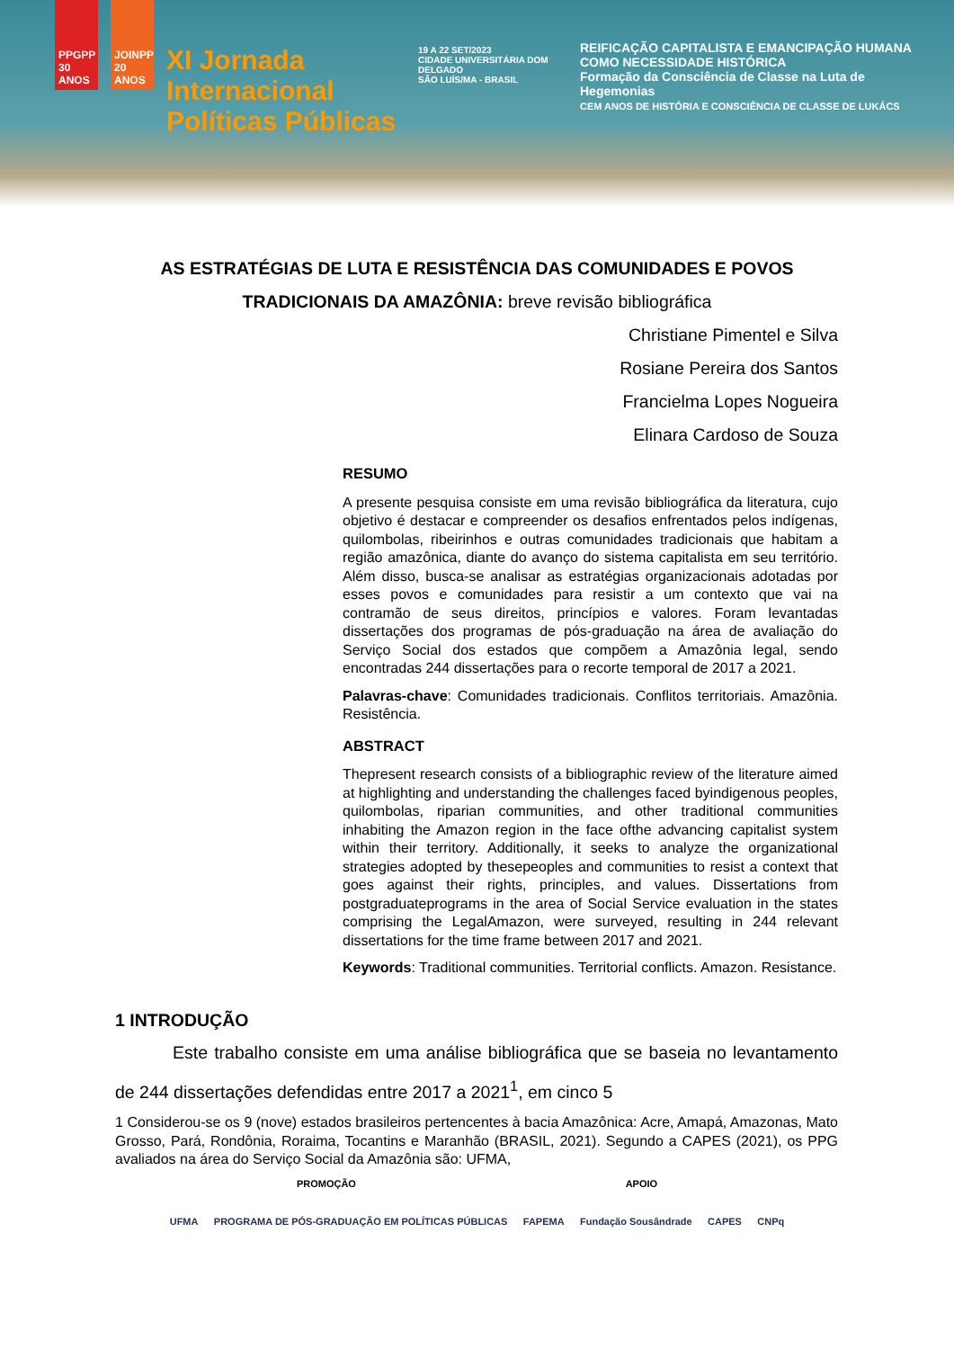PPGPP 30 ANOS
JOINPP 20 ANOS
XI Jornada Internacional Políticas Públicas
19 A 22 SET/2023
CIDADE UNIVERSITÁRIA DOM DELGADO
SÃO LUÍS/MA - BRASIL
REIFICAÇÃO CAPITALISTA E EMANCIPAÇÃO HUMANA COMO NECESSIDADE HISTÓRICA
Formação da Consciência de Classe na Luta de Hegemonias
CEM ANOS DE HISTÓRIA E CONSCIÊNCIA DE CLASSE DE LUKÁCS
AS ESTRATÉGIAS DE LUTA E RESISTÊNCIA DAS COMUNIDADES E POVOS TRADICIONAIS DA AMAZÔNIA: breve revisão bibliográfica
Christiane Pimentel e Silva
Rosiane Pereira dos Santos
Francielma Lopes Nogueira
Elinara Cardoso de Souza
RESUMO
A presente pesquisa consiste em uma revisão bibliográfica da literatura, cujo objetivo é destacar e compreender os desafios enfrentados pelos indígenas, quilombolas, ribeirinhos e outras comunidades tradicionais que habitam a região amazônica, diante do avanço do sistema capitalista em seu território. Além disso, busca-se analisar as estratégias organizacionais adotadas por esses povos e comunidades para resistir a um contexto que vai na contramão de seus direitos, princípios e valores. Foram levantadas dissertações dos programas de pós-graduação na área de avaliação do Serviço Social dos estados que compõem a Amazônia legal, sendo encontradas 244 dissertações para o recorte temporal de 2017 a 2021.
Palavras-chave: Comunidades tradicionais. Conflitos territoriais. Amazônia. Resistência.
ABSTRACT
Thepresent research consists of a bibliographic review of the literature aimed at highlighting and understanding the challenges faced byindigenous peoples, quilombolas, riparian communities, and other traditional communities inhabiting the Amazon region in the face ofthe advancing capitalist system within their territory. Additionally, it seeks to analyze the organizational strategies adopted by thesepeoples and communities to resist a context that goes against their rights, principles, and values. Dissertations from postgraduateprograms in the area of Social Service evaluation in the states comprising the LegalAmazon, were surveyed, resulting in 244 relevant dissertations for the time frame between 2017 and 2021.
Keywords: Traditional communities. Territorial conflicts. Amazon. Resistance.
1 INTRODUÇÃO
Este trabalho consiste em uma análise bibliográfica que se baseia no levantamento de 244 dissertações defendidas entre 2017 a 2021<sup>1</sup>, em cinco 5
1 Considerou-se os 9 (nove) estados brasileiros pertencentes à bacia Amazônica: Acre, Amapá, Amazonas, Mato Grosso, Pará, Rondônia, Roraima, Tocantins e Maranhão (BRASIL, 2021). Segundo a CAPES (2021), os PPG avaliados na área do Serviço Social da Amazônia são: UFMA,
PROMOÇÃO APOIO
UFMA PROGRAMA DE PÓS-GRADUAÇÃO EM POLÍTICAS PÚBLICAS FAPEMA Fundação Sousândrade CAPES CNPq